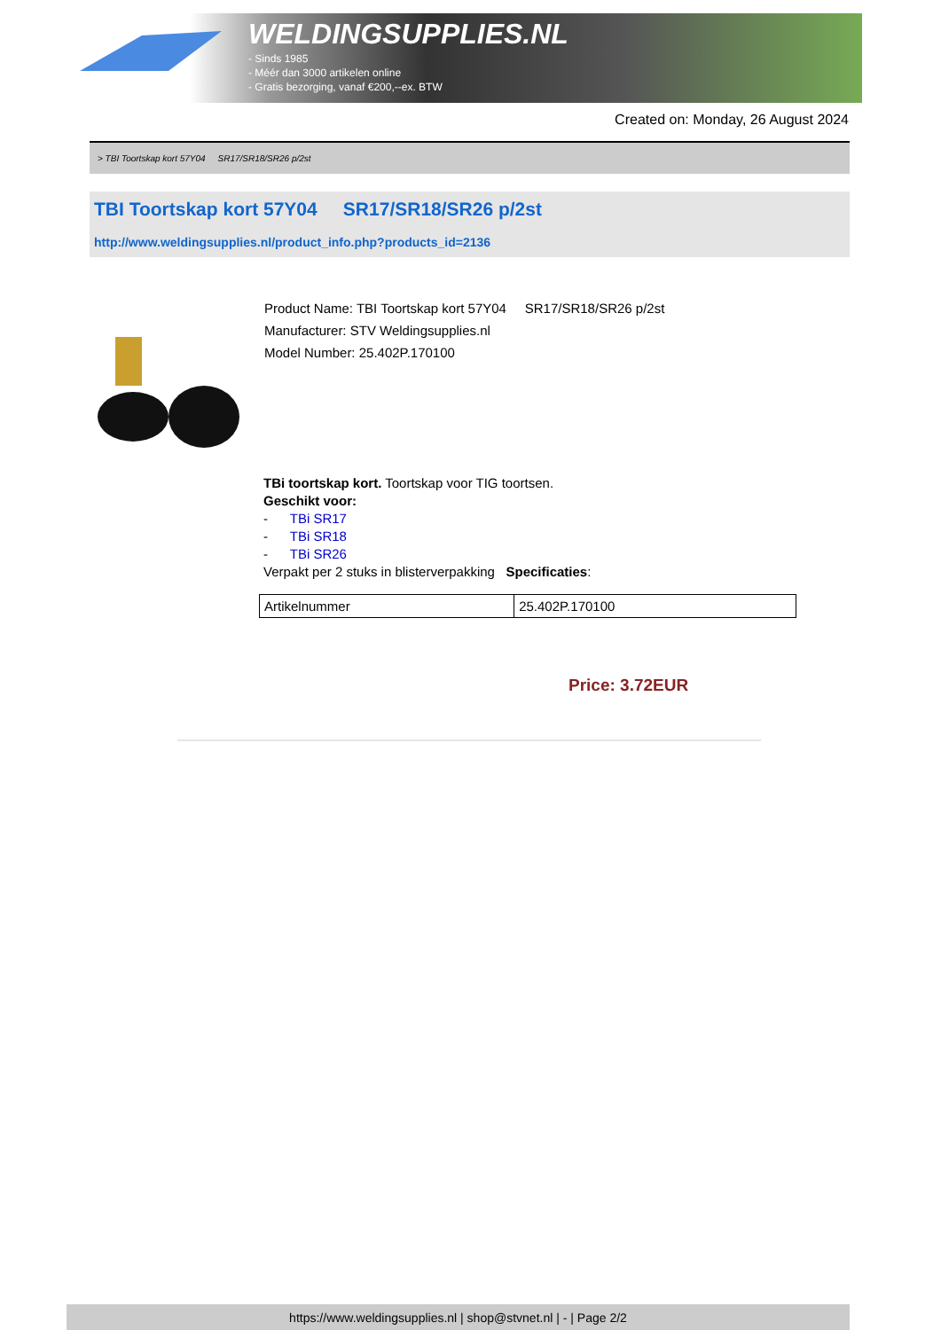WELDINGSUPPLIES.NL
- Sinds 1985
- Méér dan 3000 artikelen online
- Gratis bezorging, vanaf €200,--ex. BTW
Created on: Monday, 26 August 2024
> TBI Toortskap kort 57Y04 SR17/SR18/SR26 p/2st
TBI Toortskap kort 57Y04 SR17/SR18/SR26 p/2st
http://www.weldingsupplies.nl/product_info.php?products_id=2136
Product Name: TBI Toortskap kort 57Y04 SR17/SR18/SR26 p/2st
Manufacturer: STV Weldingsupplies.nl
Model Number: 25.402P.170100
TBi toortskap kort. Toortskap voor TIG toortsen.
Geschikt voor:
- TBi SR17
- TBi SR18
- TBi SR26
Verpakt per 2 stuks in blisterverpakking Specificaties:
| Artikelnummer | 25.402P.170100 |
Price: 3.72EUR
https://www.weldingsupplies.nl | shop@stvnet.nl | - | Page 2/2